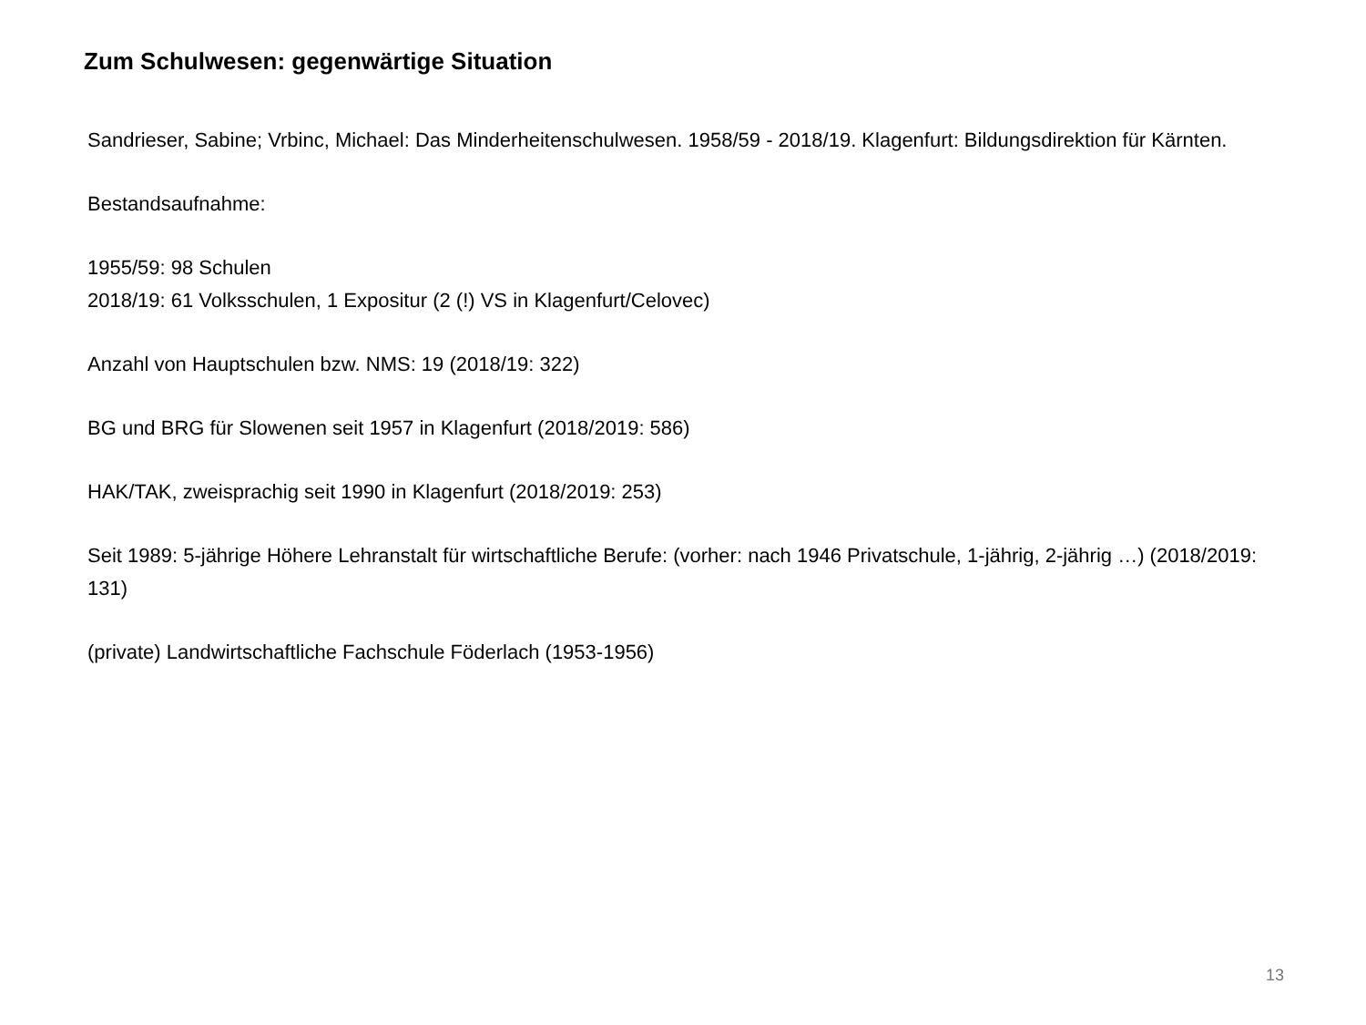Zum Schulwesen: gegenwärtige Situation
Sandrieser, Sabine; Vrbinc, Michael: Das Minderheitenschulwesen. 1958/59 - 2018/19. Klagenfurt: Bildungsdirektion für Kärnten.
Bestandsaufnahme:
1955/59: 98 Schulen
2018/19: 61 Volksschulen, 1 Expositur (2 (!) VS in Klagenfurt/Celovec)
Anzahl von Hauptschulen bzw. NMS: 19 (2018/19: 322)
BG und BRG für Slowenen seit 1957 in Klagenfurt (2018/2019: 586)
HAK/TAK, zweisprachig seit 1990 in Klagenfurt (2018/2019: 253)
Seit 1989: 5-jährige Höhere Lehranstalt für wirtschaftliche Berufe: (vorher: nach 1946 Privatschule, 1-jährig, 2-jährig …) (2018/2019: 131)
(private) Landwirtschaftliche Fachschule Föderlach (1953-1956)
13